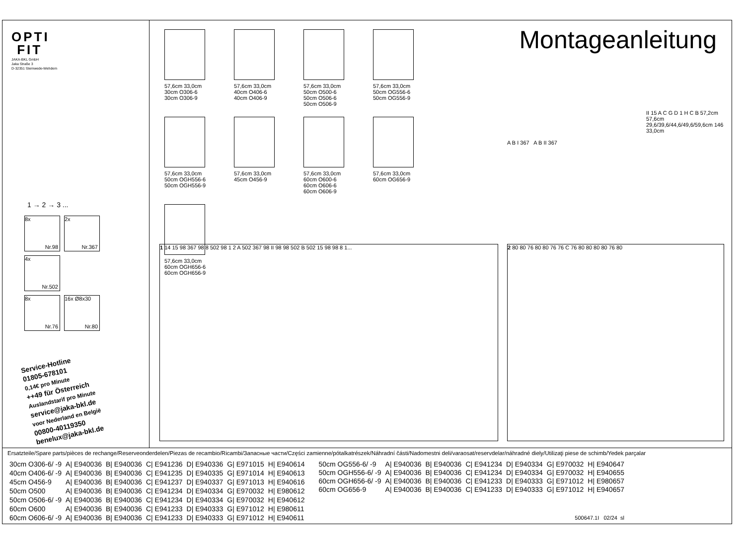OPTI
FIT
JAKA-BKL GmbH
Jaka Straße 3
D-32351 Stemwede-Wehdem
1 → 2 → 3 ...
8x Nr.98 2x Nr.367
4x Nr.502
8x Nr.76
16x Ø8x30 Nr.80
Service-Hotline
01805-678101
0,14€ pro Minute
++49 für Österreich
Auslandstarif pro Minute
service@jaka-bkl.de
voor Nederland en België
00800-40119350
benelux@jaka-bkl.de
Montageanleitung
57,6cm 33,0cm
30cm O306-6
30cm O306-9
57,6cm 33,0cm
40cm O406-6
40cm O406-9
57,6cm 33,0cm
50cm O500-6
50cm O506-6
50cm O506-9
57,6cm 33,0cm
50cm OG556-6
50cm OG556-9
57,6cm 33,0cm
50cm OGH556-6
50cm OGH556-9
57,6cm 33,0cm
45cm O456-9
57,6cm 33,0cm
60cm O600-6
60cm O606-6
60cm O606-9
57,6cm 33,0cm
60cm OG656-9
57,6cm 33,0cm
60cm OGH656-6
60cm OGH656-9
A B I 367 A B II 367
II 15 A C G D 1 H C B 57,2cm 57,6cm 29,6/39,6/44,6/49,6/59,6cm 146 33,0cm
1 14 15 98 367 98 8 502 98 1 2 A 502 367 98 II 98 98 502 B 502 15 98 98 8 1... 2 80 80 76 80 80 76 76 C 76 80 80 80 80 76 80
Ersatzteile/Spare parts/pièces de rechange/Reserveonderdelen/Piezas de recambio/Ricambi/Запасные части/Części zamienne/pótalkatrészek/Náhradní části/Nadomestni deli/varaosat/reservdelar/náhradné diely/Utilizaţi piese de schimb/Yedek parçalar
| 30cm O306-6/ -9 | A/ E940036 | B/ E940036 | C/ E941236 | D/ E940336 | G/ E971015 | H/ E940614 |
| 40cm O406-6/ -9 | A/ E940036 | B/ E940036 | C/ E941235 | D/ E940335 | G/ E971014 | H/ E940613 |
| 45cm O456-9 | A/ E940036 | B/ E940036 | C/ E941237 | D/ E940337 | G/ E971013 | H/ E940616 |
| 50cm O500 | A/ E940036 | B/ E940036 | C/ E941234 | D/ E940334 | G/ E970032 | H/ E980612 |
| 50cm O506-6/ -9 | A/ E940036 | B/ E940036 | C/ E941234 | D/ E940334 | G/ E970032 | H/ E940612 |
| 60cm O600 | A/ E940036 | B/ E940036 | C/ E941233 | D/ E940333 | G/ E971012 | H/ E980611 |
| 60cm O606-6/ -9 | A/ E940036 | B/ E940036 | C/ E941233 | D/ E940333 | G/ E971012 | H/ E940611 |
| 50cm OG556-6/ -9 | A/ E940036 | B/ E940036 | C/ E941234 | D/ E940334 | G/ E970032 | H/ E940647 |
| 50cm OGH556-6/ -9 | A/ E940036 | B/ E940036 | C/ E941234 | D/ E940334 | G/ E970032 | H/ E940655 |
| 60cm OGH656-6/ -9 | A/ E940036 | B/ E940036 | C/ E941233 | D/ E940333 | G/ E971012 | H/ E980657 |
| 60cm OG656-9 | A/ E940036 | B/ E940036 | C/ E941233 | D/ E940333 | G/ E971012 | H/ E940657 |
| 500647.1I 02/24 sl | | | | | | |